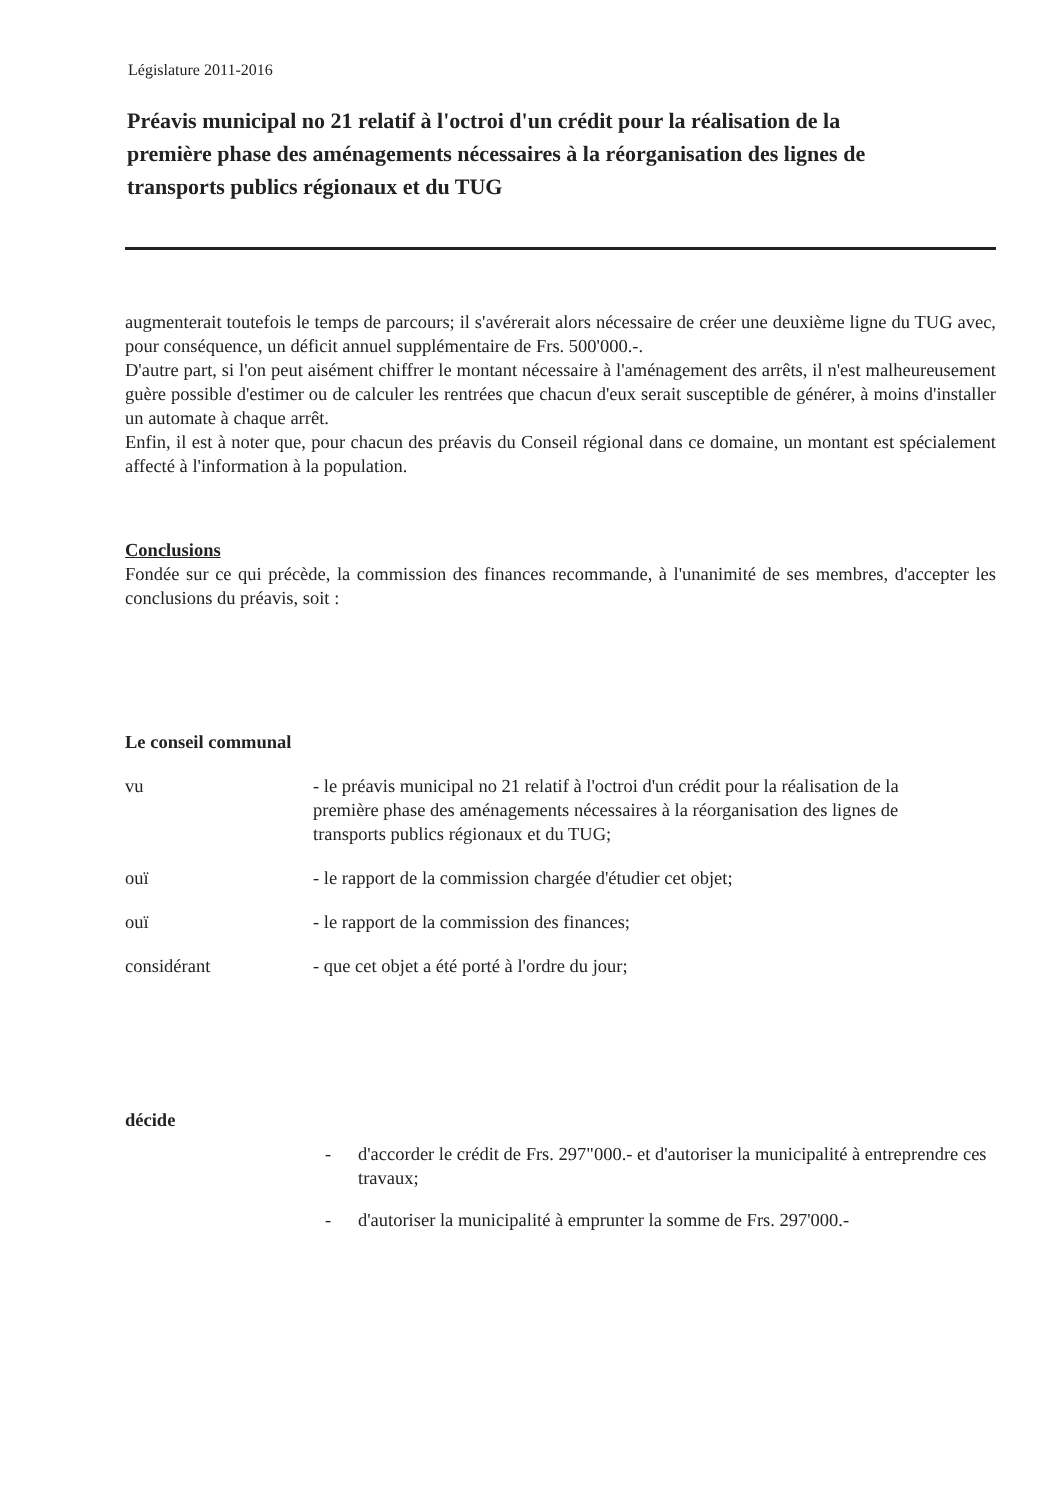Législature 2011-2016
Préavis municipal no 21 relatif à l'octroi d'un crédit pour la réalisation de la première phase des aménagements nécessaires à la réorganisation des lignes de transports publics régionaux et du TUG
augmenterait toutefois le temps de parcours; il s'avérerait alors nécessaire de créer une deuxième ligne du TUG avec, pour conséquence, un déficit annuel supplémentaire de Frs. 500'000.-.
D'autre part, si l'on peut aisément chiffrer le montant nécessaire à l'aménagement des arrêts, il n'est malheureusement guère possible d'estimer ou de calculer les rentrées que chacun d'eux serait susceptible de générer, à moins d'installer un automate à chaque arrêt.
Enfin, il est à noter que, pour chacun des préavis du Conseil régional dans ce domaine, un montant est spécialement affecté à l'information à la population.
Conclusions
Fondée sur ce qui précède, la commission des finances recommande, à l'unanimité de ses membres, d'accepter les conclusions du préavis, soit :
Le conseil communal
vu - le préavis municipal no 21 relatif à l'octroi d'un crédit pour la réalisation de la première phase des aménagements nécessaires à la réorganisation des lignes de transports publics régionaux et du TUG;
ouï - le rapport de la commission chargée d'étudier cet objet;
ouï - le rapport de la commission des finances;
considérant - que cet objet a été porté à l'ordre du jour;
décide
- d'accorder le crédit de Frs. 297"000.- et d'autoriser la municipalité à entreprendre ces travaux;
- d'autoriser la municipalité à emprunter la somme de Frs. 297'000.-